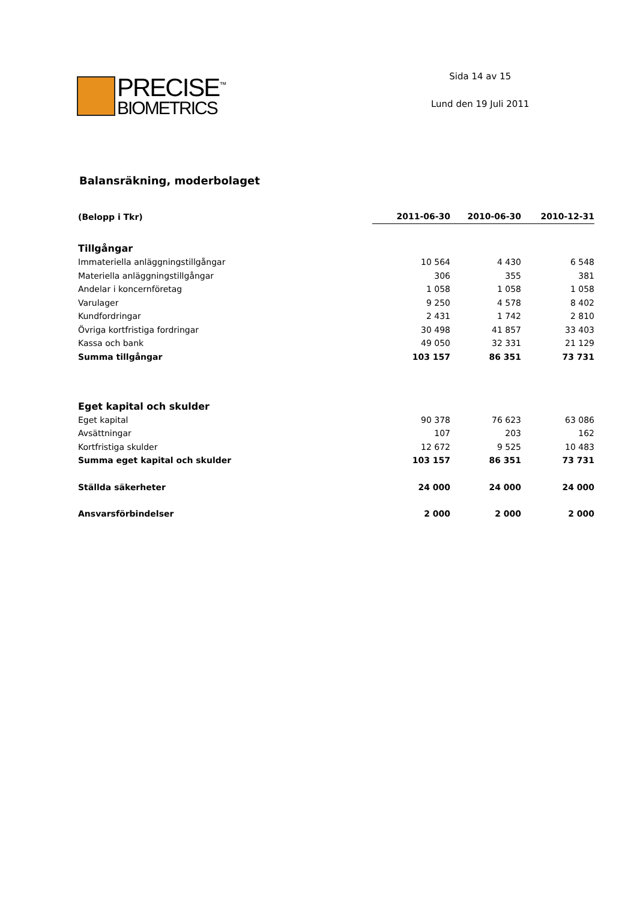PRECISE<sup>™</sup>
BIOMETRICS
Sida 14 av 15
Lund den 19 Juli 2011
Balansräkning, moderbolaget
| (Belopp i Tkr) | 2011-06-30 | 2010-06-30 | 2010-12-31 |
| --- | --- | --- | --- |
| Tillgångar | | | |
| Immateriella anläggningstillgångar | 10 564 | 4 430 | 6 548 |
| Materiella anläggningstillgångar | 306 | 355 | 381 |
| Andelar i koncernföretag | 1 058 | 1 058 | 1 058 |
| Varulager | 9 250 | 4 578 | 8 402 |
| Kundfordringar | 2 431 | 1 742 | 2 810 |
| Övriga kortfristiga fordringar | 30 498 | 41 857 | 33 403 |
| Kassa och bank | 49 050 | 32 331 | 21 129 |
| Summa tillgångar | 103 157 | 86 351 | 73 731 |
| Eget kapital och skulder | | | |
| Eget kapital | 90 378 | 76 623 | 63 086 |
| Avsättningar | 107 | 203 | 162 |
| Kortfristiga skulder | 12 672 | 9 525 | 10 483 |
| Summa eget kapital och skulder | 103 157 | 86 351 | 73 731 |
| Ställda säkerheter | 24 000 | 24 000 | 24 000 |
| Ansvarsförbindelser | 2 000 | 2 000 | 2 000 |